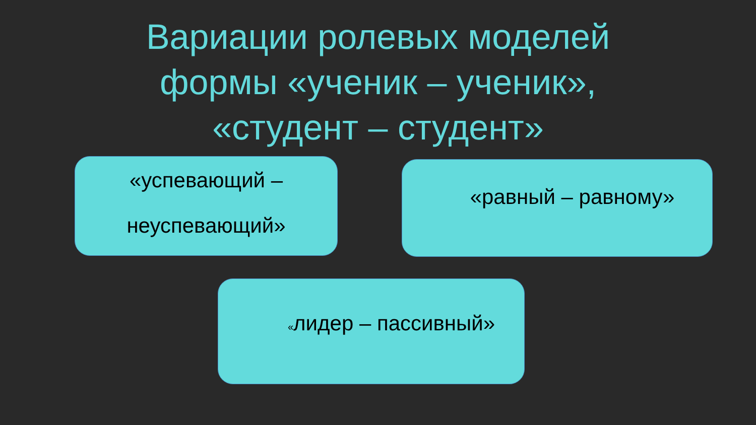Вариации ролевых моделей формы «ученик – ученик», «студент – студент»
«успевающий –
неуспевающий»
«равный – равному»
«лидер – пассивный»